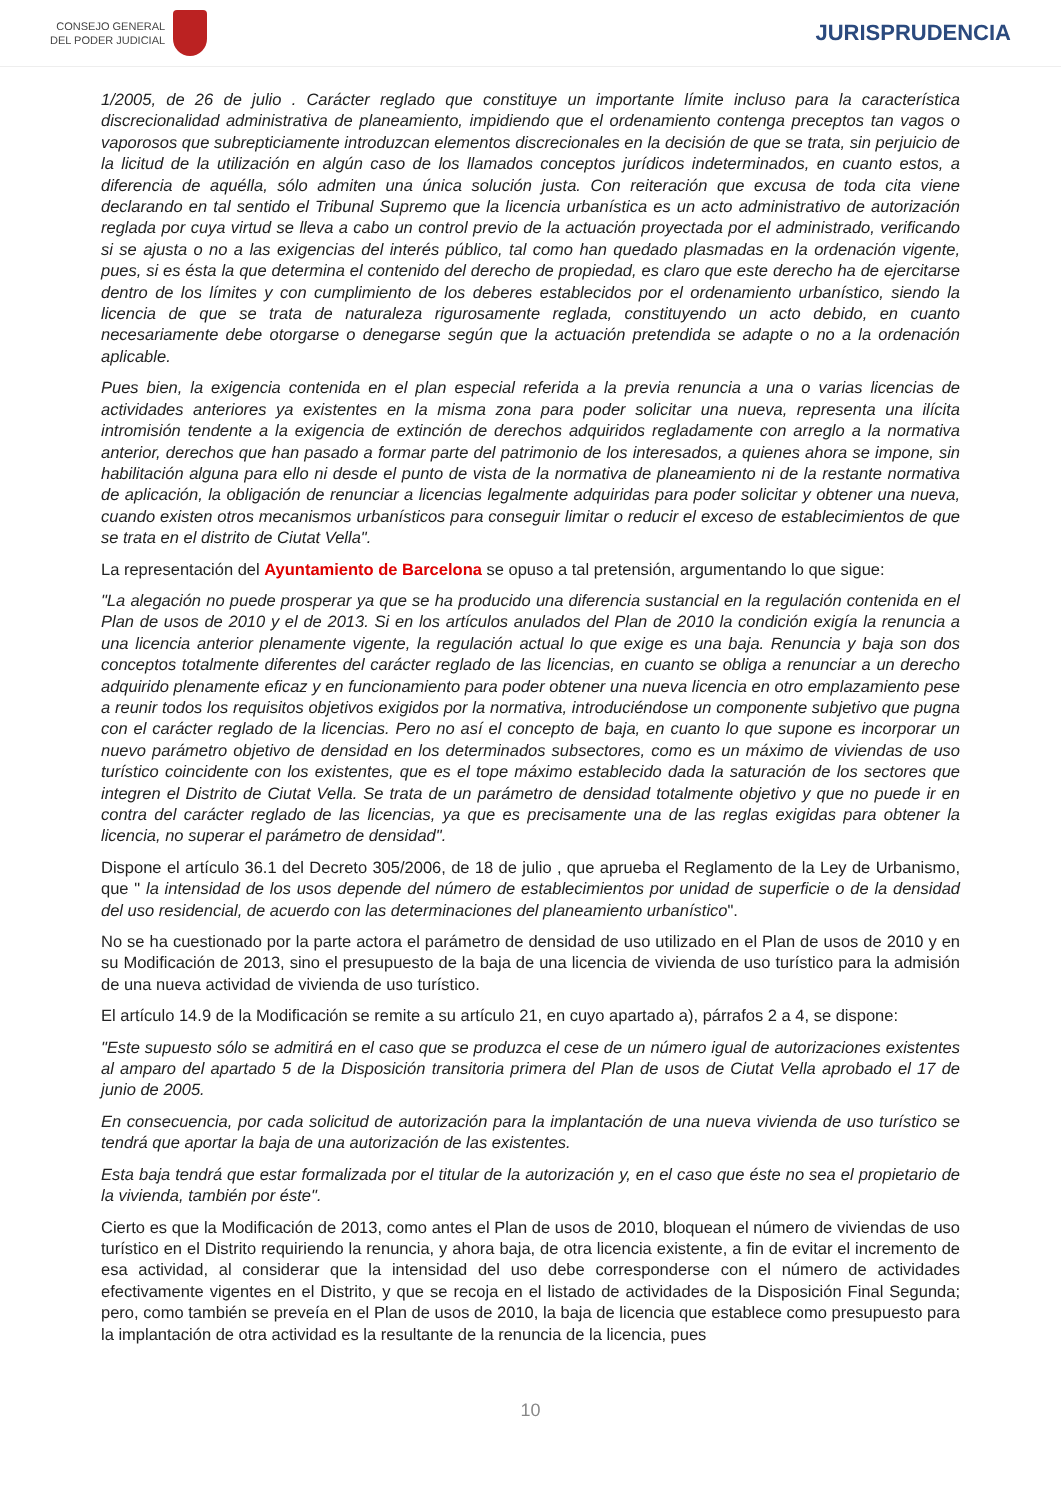CONSEJO GENERAL
DEL PODER JUDICIAL
JURISPRUDENCIA
1/2005, de 26 de julio . Carácter reglado que constituye un importante límite incluso para la característica discrecionalidad administrativa de planeamiento, impidiendo que el ordenamiento contenga preceptos tan vagos o vaporosos que subrepticiamente introduzcan elementos discrecionales en la decisión de que se trata, sin perjuicio de la licitud de la utilización en algún caso de los llamados conceptos jurídicos indeterminados, en cuanto estos, a diferencia de aquélla, sólo admiten una única solución justa. Con reiteración que excusa de toda cita viene declarando en tal sentido el Tribunal Supremo que la licencia urbanística es un acto administrativo de autorización reglada por cuya virtud se lleva a cabo un control previo de la actuación proyectada por el administrado, verificando si se ajusta o no a las exigencias del interés público, tal como han quedado plasmadas en la ordenación vigente, pues, si es ésta la que determina el contenido del derecho de propiedad, es claro que este derecho ha de ejercitarse dentro de los límites y con cumplimiento de los deberes establecidos por el ordenamiento urbanístico, siendo la licencia de que se trata de naturaleza rigurosamente reglada, constituyendo un acto debido, en cuanto necesariamente debe otorgarse o denegarse según que la actuación pretendida se adapte o no a la ordenación aplicable.
Pues bien, la exigencia contenida en el plan especial referida a la previa renuncia a una o varias licencias de actividades anteriores ya existentes en la misma zona para poder solicitar una nueva, representa una ilícita intromisión tendente a la exigencia de extinción de derechos adquiridos regladamente con arreglo a la normativa anterior, derechos que han pasado a formar parte del patrimonio de los interesados, a quienes ahora se impone, sin habilitación alguna para ello ni desde el punto de vista de la normativa de planeamiento ni de la restante normativa de aplicación, la obligación de renunciar a licencias legalmente adquiridas para poder solicitar y obtener una nueva, cuando existen otros mecanismos urbanísticos para conseguir limitar o reducir el exceso de establecimientos de que se trata en el distrito de Ciutat Vella".
La representación del Ayuntamiento de Barcelona se opuso a tal pretensión, argumentando lo que sigue:
"La alegación no puede prosperar ya que se ha producido una diferencia sustancial en la regulación contenida en el Plan de usos de 2010 y el de 2013. Si en los artículos anulados del Plan de 2010 la condición exigía la renuncia a una licencia anterior plenamente vigente, la regulación actual lo que exige es una baja. Renuncia y baja son dos conceptos totalmente diferentes del carácter reglado de las licencias, en cuanto se obliga a renunciar a un derecho adquirido plenamente eficaz y en funcionamiento para poder obtener una nueva licencia en otro emplazamiento pese a reunir todos los requisitos objetivos exigidos por la normativa, introduciéndose un componente subjetivo que pugna con el carácter reglado de la licencias. Pero no así el concepto de baja, en cuanto lo que supone es incorporar un nuevo parámetro objetivo de densidad en los determinados subsectores, como es un máximo de viviendas de uso turístico coincidente con los existentes, que es el tope máximo establecido dada la saturación de los sectores que integren el Distrito de Ciutat Vella. Se trata de un parámetro de densidad totalmente objetivo y que no puede ir en contra del carácter reglado de las licencias, ya que es precisamente una de las reglas exigidas para obtener la licencia, no superar el parámetro de densidad".
Dispone el artículo 36.1 del Decreto 305/2006, de 18 de julio , que aprueba el Reglamento de la Ley de Urbanismo, que " la intensidad de los usos depende del número de establecimientos por unidad de superficie o de la densidad del uso residencial, de acuerdo con las determinaciones del planeamiento urbanístico".
No se ha cuestionado por la parte actora el parámetro de densidad de uso utilizado en el Plan de usos de 2010 y en su Modificación de 2013, sino el presupuesto de la baja de una licencia de vivienda de uso turístico para la admisión de una nueva actividad de vivienda de uso turístico.
El artículo 14.9 de la Modificación se remite a su artículo 21, en cuyo apartado a), párrafos 2 a 4, se dispone:
"Este supuesto sólo se admitirá en el caso que se produzca el cese de un número igual de autorizaciones existentes al amparo del apartado 5 de la Disposición transitoria primera del Plan de usos de Ciutat Vella aprobado el 17 de junio de 2005.
En consecuencia, por cada solicitud de autorización para la implantación de una nueva vivienda de uso turístico se tendrá que aportar la baja de una autorización de las existentes.
Esta baja tendrá que estar formalizada por el titular de la autorización y, en el caso que éste no sea el propietario de la vivienda, también por éste".
Cierto es que la Modificación de 2013, como antes el Plan de usos de 2010, bloquean el número de viviendas de uso turístico en el Distrito requiriendo la renuncia, y ahora baja, de otra licencia existente, a fin de evitar el incremento de esa actividad, al considerar que la intensidad del uso debe corresponderse con el número de actividades efectivamente vigentes en el Distrito, y que se recoja en el listado de actividades de la Disposición Final Segunda; pero, como también se preveía en el Plan de usos de 2010, la baja de licencia que establece como presupuesto para la implantación de otra actividad es la resultante de la renuncia de la licencia, pues
10